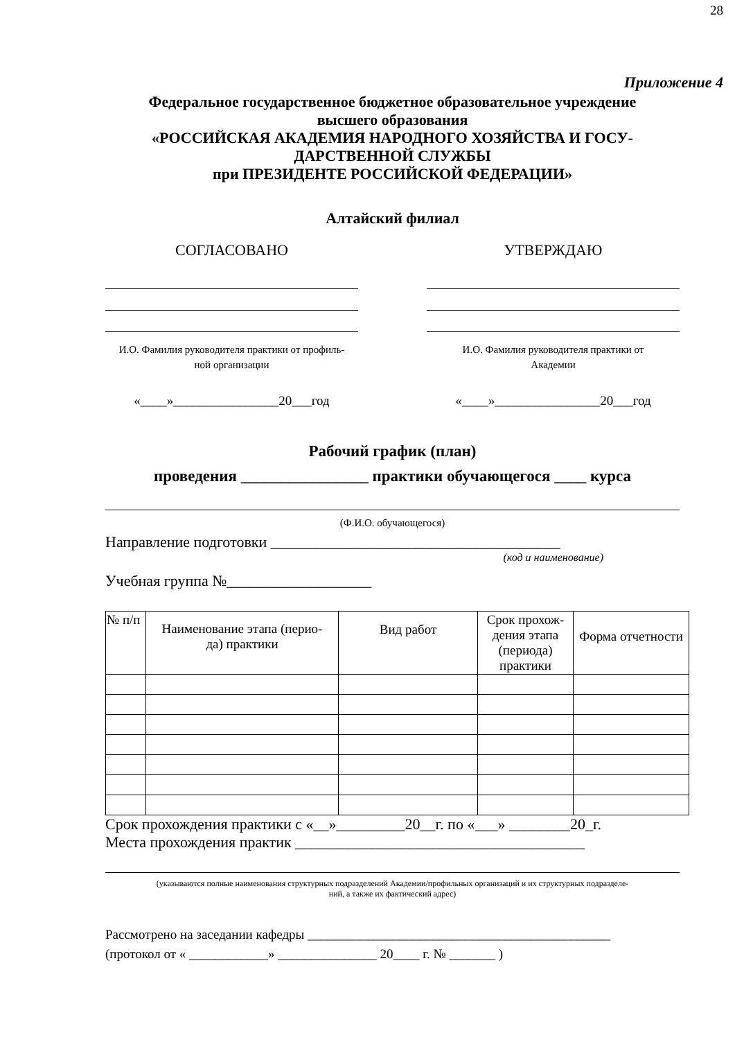28
Приложение 4
Федеральное государственное бюджетное образовательное учреждение
высшего образования
«РОССИЙСКАЯ АКАДЕМИЯ НАРОДНОГО ХОЗЯЙСТВА И ГОСУ-
ДАРСТВЕННОЙ СЛУЖБЫ
при ПРЕЗИДЕНТЕ РОССИЙСКОЙ ФЕДЕРАЦИИ»
Алтайский филиал
СОГЛАСОВАНО
И.О. Фамилия руководителя практики от профиль-
ной организации
«____»________________20___год
УТВЕРЖДАЮ
И.О. Фамилия руководителя практики от
Академии
«____»________________20___год
Рабочий график (план)
проведения ________________ практики обучающегося ____ курса
(Ф.И.О. обучающегося)
Направление подготовки ______________________________________
(код и наименование)
Учебная группа №___________________
| № п/п | Наименование этапа (перио- да) практики | Вид работ | Срок прохож- дения этапа (периода) практики | Форма отчетности |
| --- | --- | --- | --- | --- |
Срок прохождения практики с «__»_________20__г. по «___» ________20_г.
Места прохождения практик ______________________________________
(указываются полные наименования структурных подразделений Академии/профильных организаций и их структурных подразделе-
ний, а также их фактический адрес)
Рассмотрено на заседании кафедры ______________________________________________
(протокол от « ____________» _______________ 20____ г. № _______ )